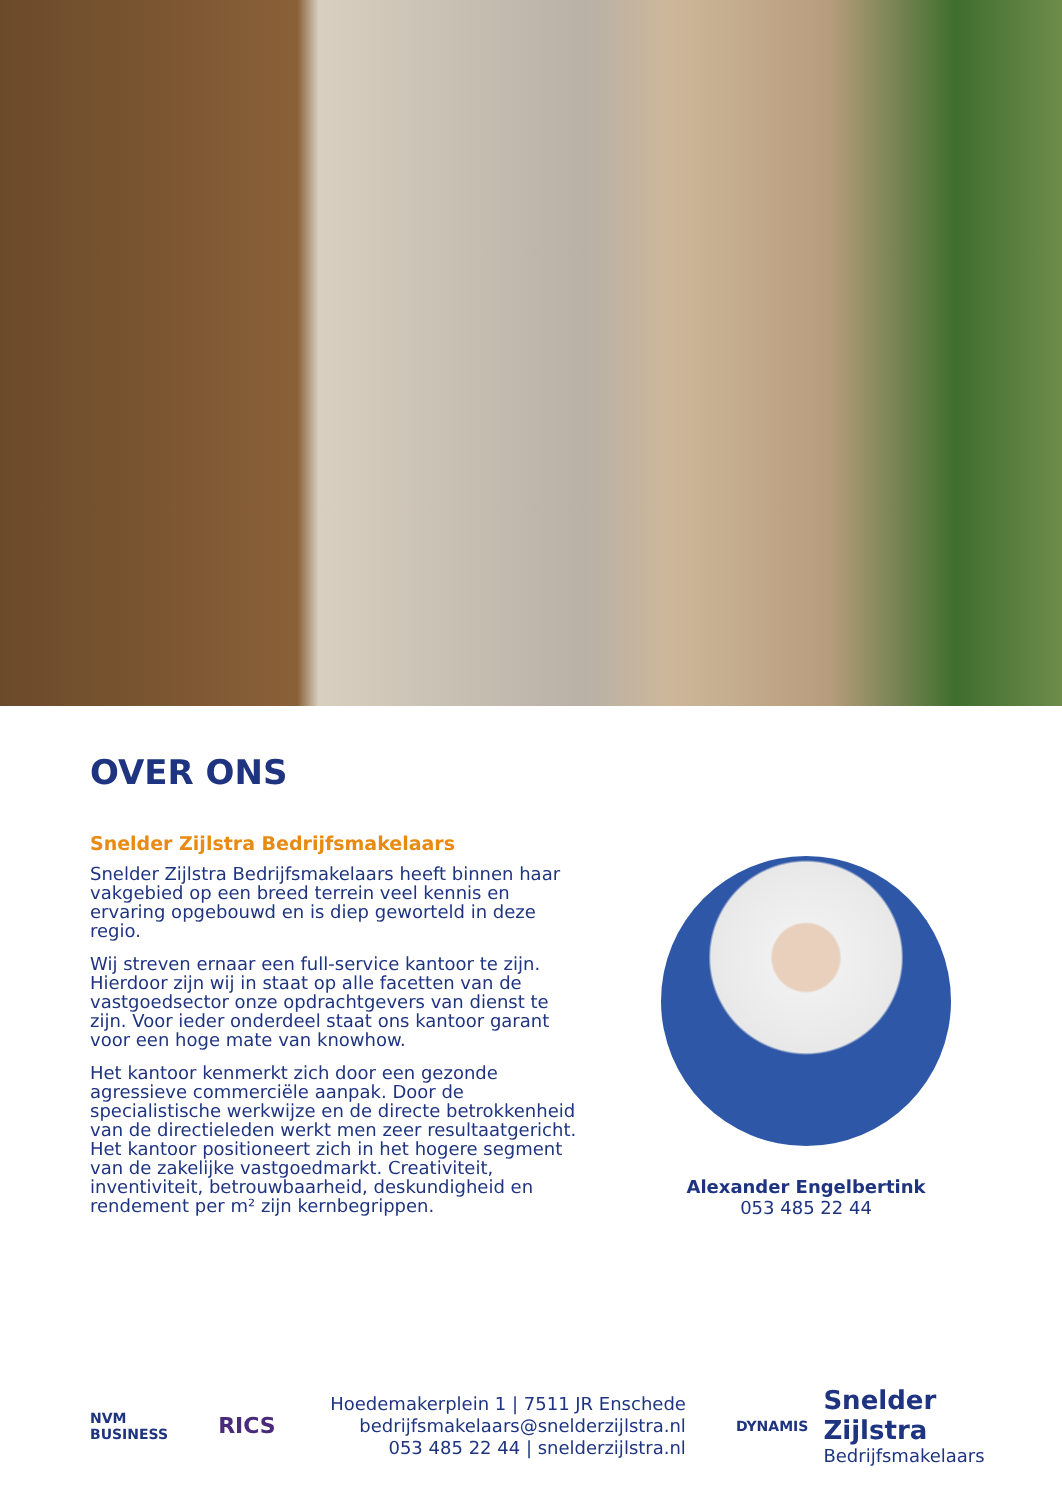OVER ONS
Snelder Zijlstra Bedrijfsmakelaars
Snelder Zijlstra Bedrijfsmakelaars heeft binnen haar vakgebied op een breed terrein veel kennis en ervaring opgebouwd en is diep geworteld in deze regio.
Wij streven ernaar een full-service kantoor te zijn. Hierdoor zijn wij in staat op alle facetten van de vastgoedsector onze opdrachtgevers van dienst te zijn. Voor ieder onderdeel staat ons kantoor garant voor een hoge mate van knowhow.
Het kantoor kenmerkt zich door een gezonde agressieve commerciële aanpak. Door de specialistische werkwijze en de directe betrokkenheid van de directieleden werkt men zeer resultaatgericht. Het kantoor positioneert zich in het hogere segment van de zakelijke vastgoedmarkt. Creativiteit, inventiviteit, betrouwbaarheid, deskundigheid en rendement per m² zijn kernbegrippen.
Alexander Engelbertink
053 485 22 44
NVM
BUSINESS
RICS
Hoedemakerplein 1 | 7511 JR Enschede
bedrijfsmakelaars@snelderzijlstra.nl
053 485 22 44 | snelderzijlstra.nl
DYNAMIS
Snelder Zijlstra
Bedrijfsmakelaars